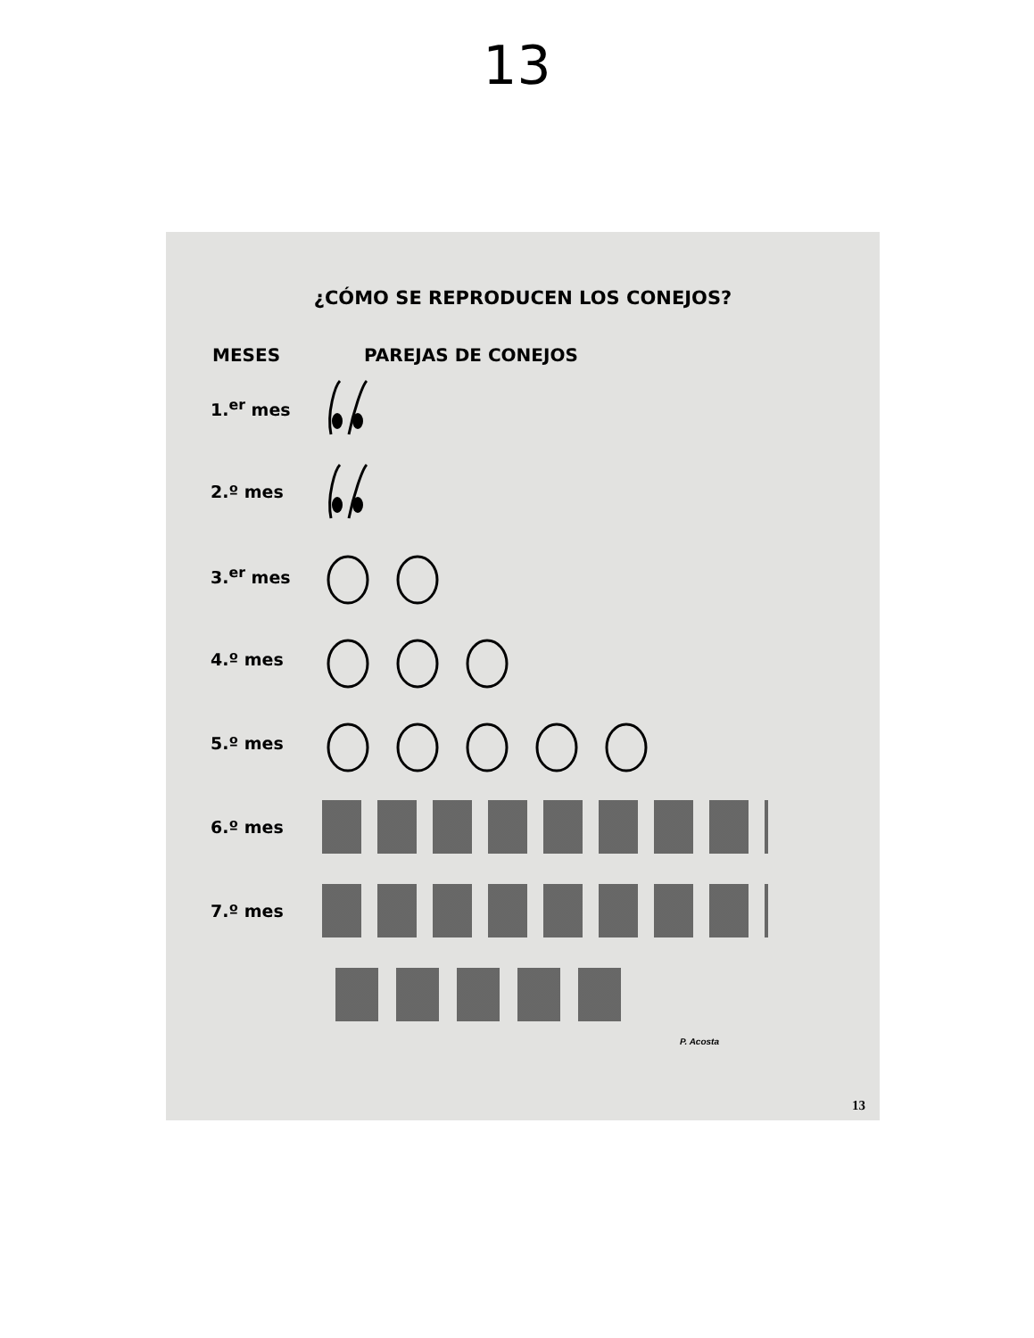13
¿CÓMO SE REPRODUCEN LOS CONEJOS?
MESES PAREJAS DE CONEJOS
1.<sup>er</sup> mes
2.º mes
3.<sup>er</sup> mes
4.º mes
5.º mes
6.º mes
7.º mes
P. Acosta
13